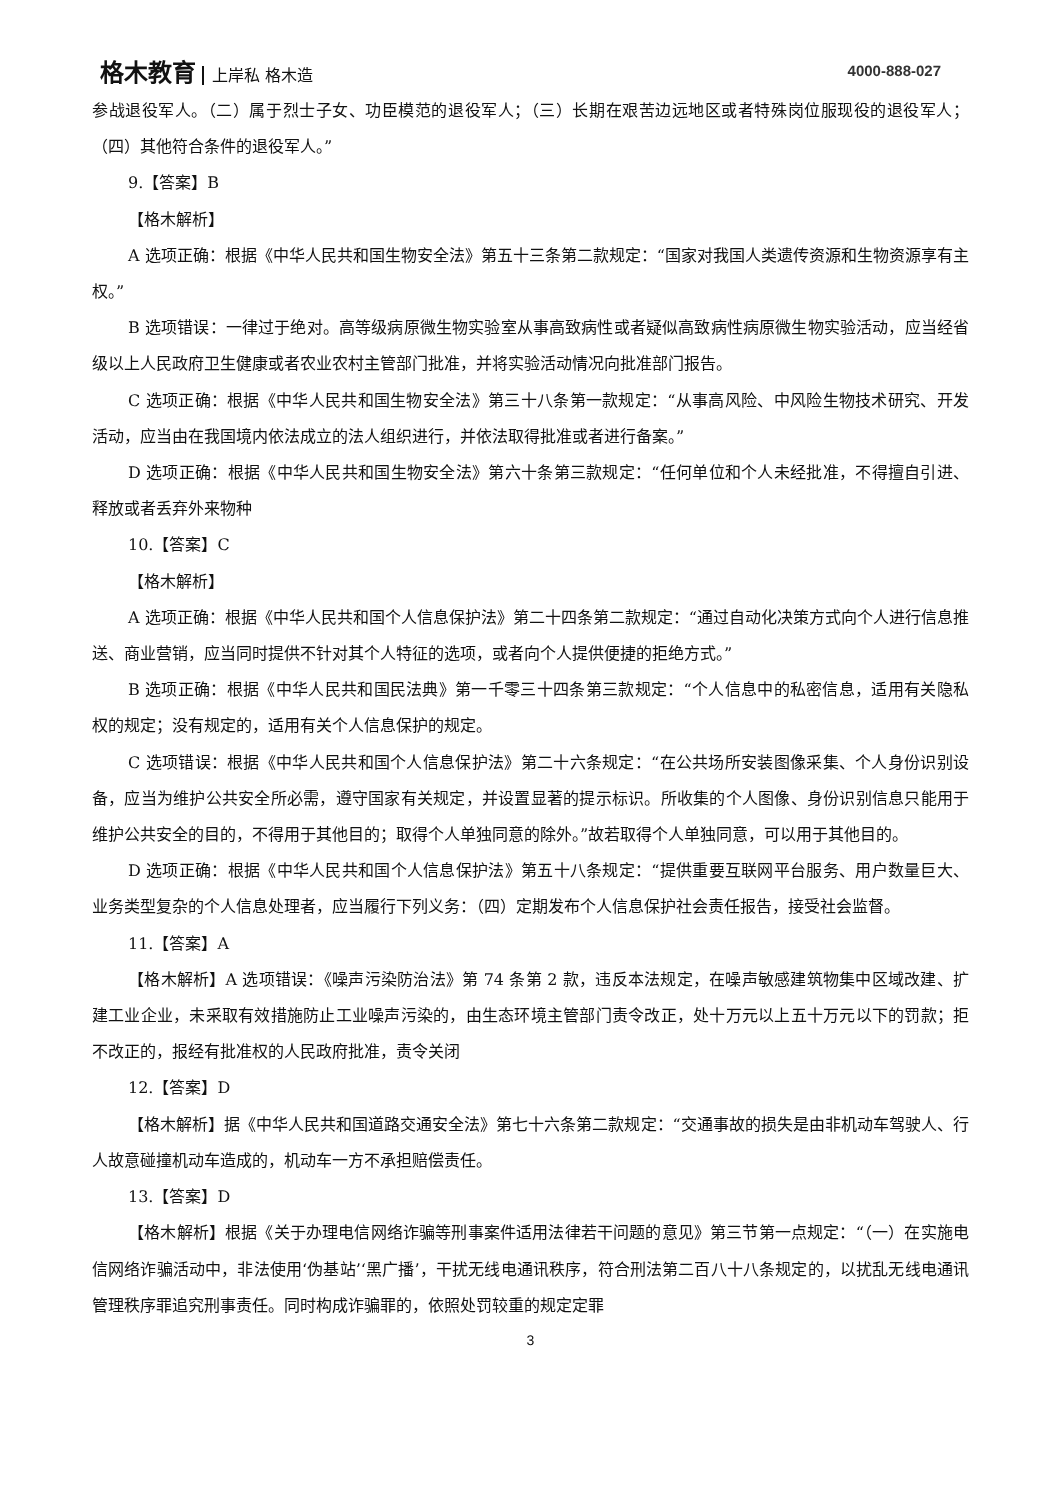格木教育 上岸私 格木造 4000-888-027
参战退役军人。（二）属于烈士子女、功臣模范的退役军人；（三）长期在艰苦边远地区或者特殊岗位服现役的退役军人；（四）其他符合条件的退役军人。”
9.【答案】B
【格木解析】
A 选项正确：根据《中华人民共和国生物安全法》第五十三条第二款规定：“国家对我国人类遗传资源和生物资源享有主权。”
B 选项错误：一律过于绝对。高等级病原微生物实验室从事高致病性或者疑似高致病性病原微生物实验活动，应当经省级以上人民政府卫生健康或者农业农村主管部门批准，并将实验活动情况向批准部门报告。
C 选项正确：根据《中华人民共和国生物安全法》第三十八条第一款规定：“从事高风险、中风险生物技术研究、开发活动，应当由在我国境内依法成立的法人组织进行，并依法取得批准或者进行备案。”
D 选项正确：根据《中华人民共和国生物安全法》第六十条第三款规定：“任何单位和个人未经批准，不得擅自引进、释放或者丢弃外来物种
10.【答案】C
【格木解析】
A 选项正确：根据《中华人民共和国个人信息保护法》第二十四条第二款规定：“通过自动化决策方式向个人进行信息推送、商业营销，应当同时提供不针对其个人特征的选项，或者向个人提供便捷的拒绝方式。”
B 选项正确：根据《中华人民共和国民法典》第一千零三十四条第三款规定：“个人信息中的私密信息，适用有关隐私权的规定；没有规定的，适用有关个人信息保护的规定。
C 选项错误：根据《中华人民共和国个人信息保护法》第二十六条规定：“在公共场所安装图像采集、个人身份识别设备，应当为维护公共安全所必需，遵守国家有关规定，并设置显著的提示标识。所收集的个人图像、身份识别信息只能用于维护公共安全的目的，不得用于其他目的；取得个人单独同意的除外。”故若取得个人单独同意，可以用于其他目的。
D 选项正确：根据《中华人民共和国个人信息保护法》第五十八条规定：“提供重要互联网平台服务、用户数量巨大、业务类型复杂的个人信息处理者，应当履行下列义务：（四）定期发布个人信息保护社会责任报告，接受社会监督。
11.【答案】A
【格木解析】A 选项错误：《噪声污染防治法》第 74 条第 2 款，违反本法规定，在噪声敏感建筑物集中区域改建、扩建工业企业，未采取有效措施防止工业噪声污染的，由生态环境主管部门责令改正，处十万元以上五十万元以下的罚款；拒不改正的，报经有批准权的人民政府批准，责令关闭
12.【答案】D
【格木解析】据《中华人民共和国道路交通安全法》第七十六条第二款规定：“交通事故的损失是由非机动车驾驶人、行人故意碰撞机动车造成的，机动车一方不承担赔偿责任。
13.【答案】D
【格木解析】根据《关于办理电信网络诈骗等刑事案件适用法律若干问题的意见》第三节第一点规定：“（一）在实施电信网络诈骗活动中，非法使用‘伪基站’‘黑广播’，干扰无线电通讯秩序，符合刑法第二百八十八条规定的，以扰乱无线电通讯管理秩序罪追究刑事责任。同时构成诈骗罪的，依照处罚较重的规定定罪
3